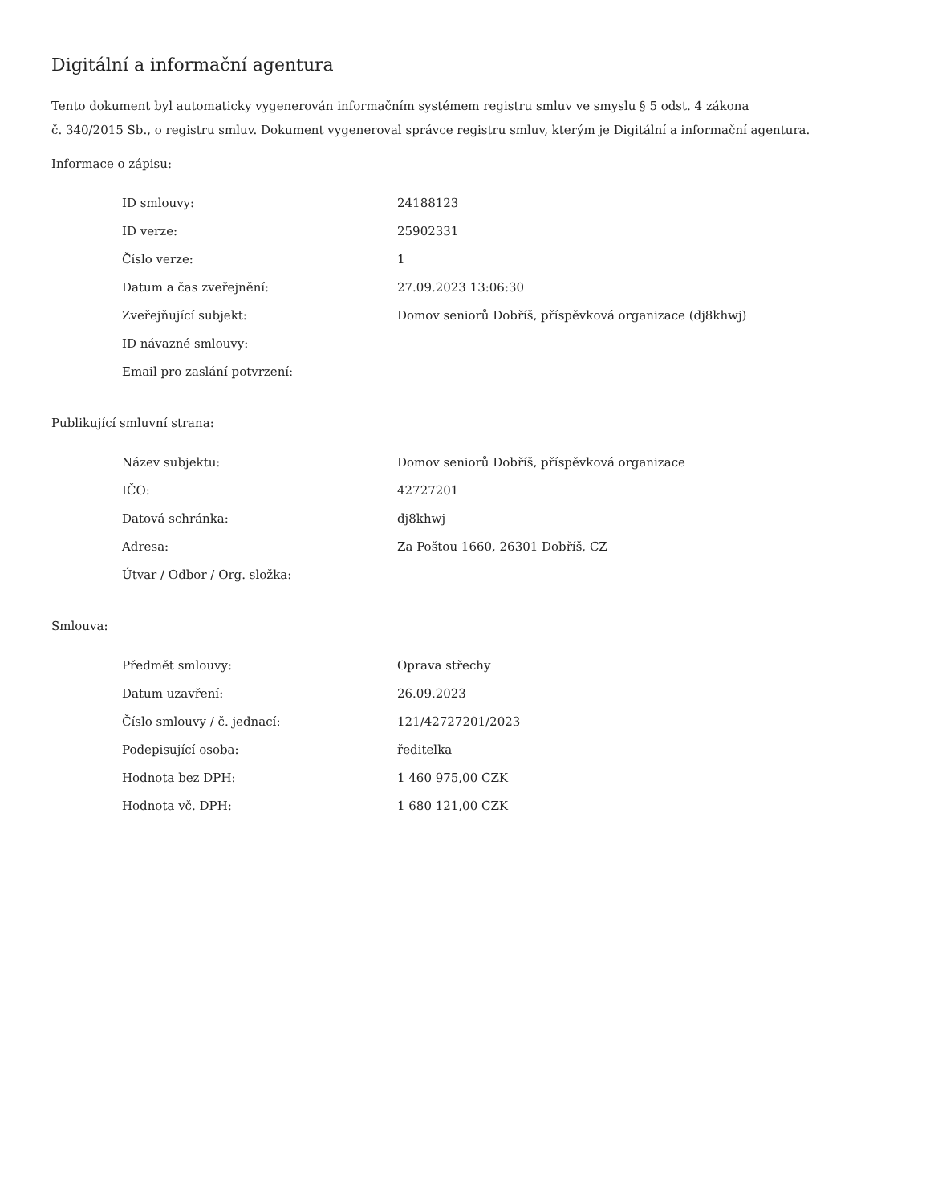Digitální a informační agentura
Tento dokument byl automaticky vygenerován informačním systémem registru smluv ve smyslu § 5 odst. 4 zákona
č. 340/2015 Sb., o registru smluv. Dokument vygeneroval správce registru smluv, kterým je Digitální a informační agentura.
Informace o zápisu:
| ID smlouvy: | 24188123 |
| ID verze: | 25902331 |
| Číslo verze: | 1 |
| Datum a čas zveřejnění: | 27.09.2023 13:06:30 |
| Zveřejňující subjekt: | Domov seniorů Dobříš, příspěvková organizace (dj8khwj) |
| ID návazné smlouvy: | |
| Email pro zaslání potvrzení: | |
Publikující smluvní strana:
| Název subjektu: | Domov seniorů Dobříš, příspěvková organizace |
| IČO: | 42727201 |
| Datová schránka: | dj8khwj |
| Adresa: | Za Poštou 1660, 26301 Dobříš, CZ |
| Útvar / Odbor / Org. složka: | |
Smlouva:
| Předmět smlouvy: | Oprava střechy |
| Datum uzavření: | 26.09.2023 |
| Číslo smlouvy / č. jednací: | 121/42727201/2023 |
| Podepisující osoba: | ředitelka |
| Hodnota bez DPH: | 1 460 975,00 CZK |
| Hodnota vč. DPH: | 1 680 121,00 CZK |